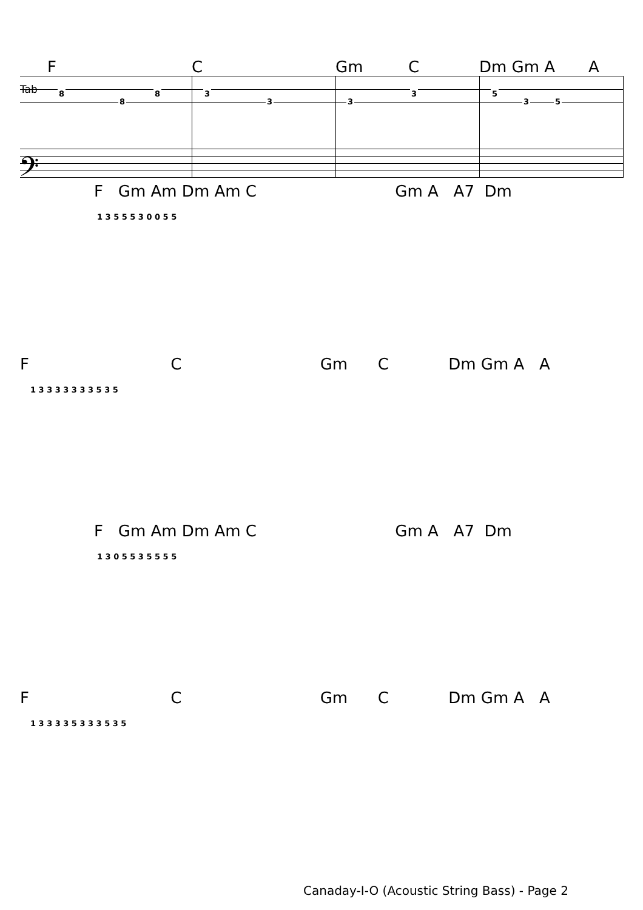F C Gm C Dm Gm A A
Tab
𝄢
8
8
8 3
3 3
3 5
3 5
F Gm Am Dm Am C Gm A A7 Dm
1 3 5 5 5 3 0 0 5 5
F C Gm C Dm Gm A A
1 3 3 3 3 3 3 3 5 3 5
F Gm Am Dm Am C Gm A A7 Dm
1 3 0 5 5 3 5 5 5 5
F C Gm C Dm Gm A A
1 3 3 3 3 5 3 3 3 5 3 5
Canaday-I-O (Acoustic String Bass) - Page 2